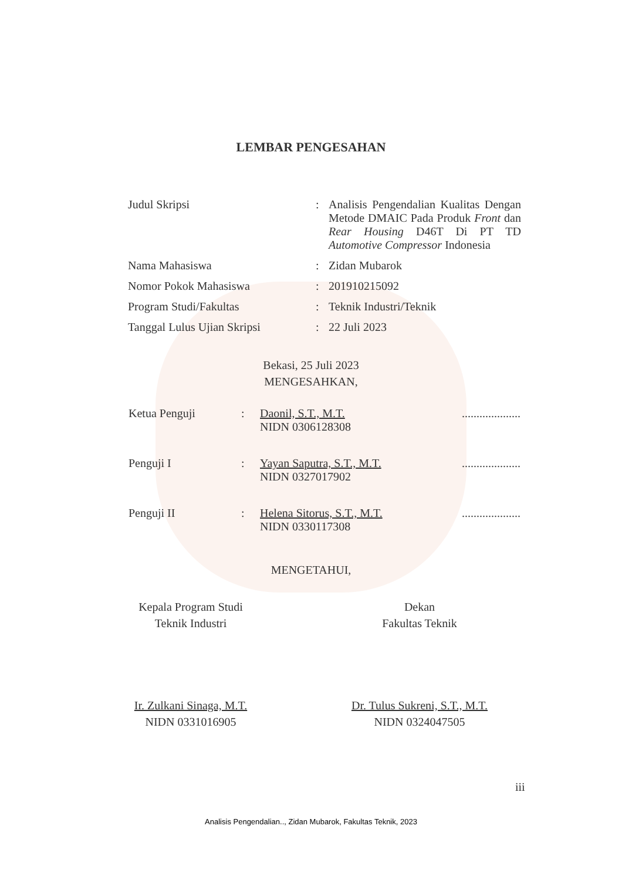LEMBAR PENGESAHAN
| Judul Skripsi | : | Analisis Pengendalian Kualitas Dengan Metode DMAIC Pada Produk Front dan Rear Housing D46T Di PT TD Automotive Compressor Indonesia |
| Nama Mahasiswa | : | Zidan Mubarok |
| Nomor Pokok Mahasiswa | : | 201910215092 |
| Program Studi/Fakultas | : | Teknik Industri/Teknik |
| Tanggal Lulus Ujian Skripsi | : | 22 Juli 2023 |
Bekasi, 25 Juli 2023
MENGESAHKAN,
| Ketua Penguji | : | Daonil, S.T., M.T. NIDN 0306128308 | .................... |
| Penguji I | : | Yayan Saputra, S.T., M.T. NIDN 0327017902 | .................... |
| Penguji II | : | Helena Sitorus, S.T., M.T. NIDN 0330117308 | .................... |
MENGETAHUI,
Kepala Program Studi
Teknik Industri
Ir. Zulkani Sinaga, M.T.
NIDN 0331016905
Dekan
Fakultas Teknik
Dr. Tulus Sukreni, S.T., M.T.
NIDN 0324047505
iii
Analisis Pengendalian.., Zidan Mubarok, Fakultas Teknik, 2023